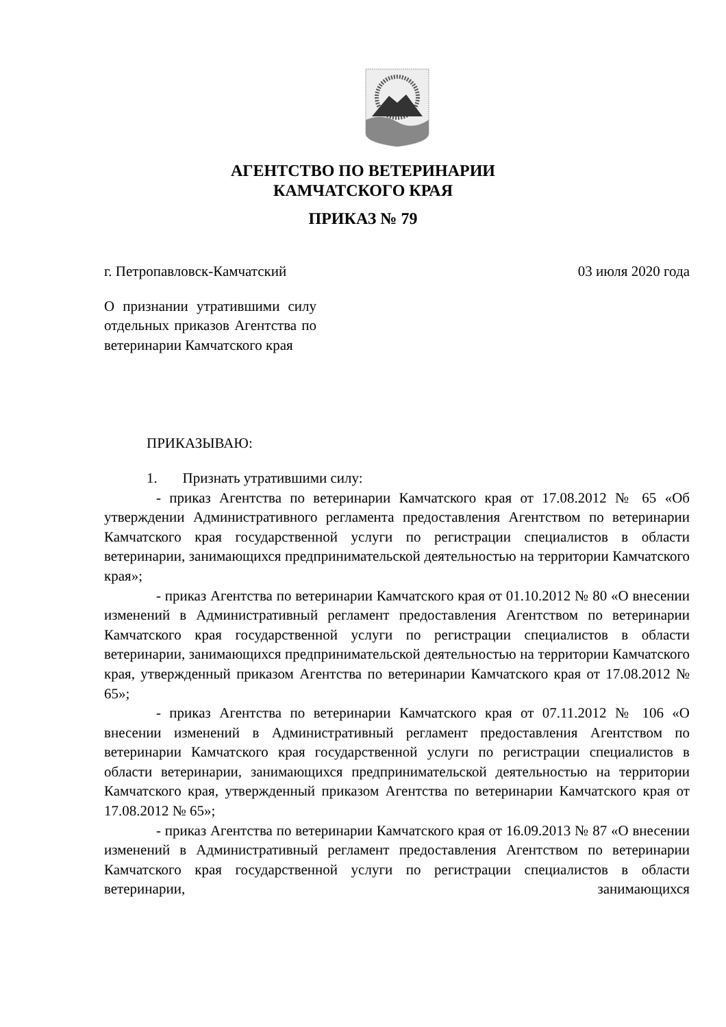АГЕНТСТВО ПО ВЕТЕРИНАРИИ
КАМЧАТСКОГО КРАЯ
ПРИКАЗ № 79
г. Петропавловск-Камчатский 03 июля 2020 года
О признании утратившими силу отдельных приказов Агентства по ветеринарии Камчатского края
ПРИКАЗЫВАЮ:
1. Признать утратившими силу:
- приказ Агентства по ветеринарии Камчатского края от 17.08.2012 № 65 «Об утверждении Административного регламента предоставления Агентством по ветеринарии Камчатского края государственной услуги по регистрации специалистов в области ветеринарии, занимающихся предпринимательской деятельностью на территории Камчатского края»;
- приказ Агентства по ветеринарии Камчатского края от 01.10.2012 № 80 «О внесении изменений в Административный регламент предоставления Агентством по ветеринарии Камчатского края государственной услуги по регистрации специалистов в области ветеринарии, занимающихся предпринимательской деятельностью на территории Камчатского края, утвержденный приказом Агентства по ветеринарии Камчатского края от 17.08.2012 № 65»;
- приказ Агентства по ветеринарии Камчатского края от 07.11.2012 № 106 «О внесении изменений в Административный регламент предоставления Агентством по ветеринарии Камчатского края государственной услуги по регистрации специалистов в области ветеринарии, занимающихся предпринимательской деятельностью на территории Камчатского края, утвержденный приказом Агентства по ветеринарии Камчатского края от 17.08.2012 № 65»;
- приказ Агентства по ветеринарии Камчатского края от 16.09.2013 № 87 «О внесении изменений в Административный регламент предоставления Агентством по ветеринарии Камчатского края государственной услуги по регистрации специалистов в области ветеринарии, занимающихся